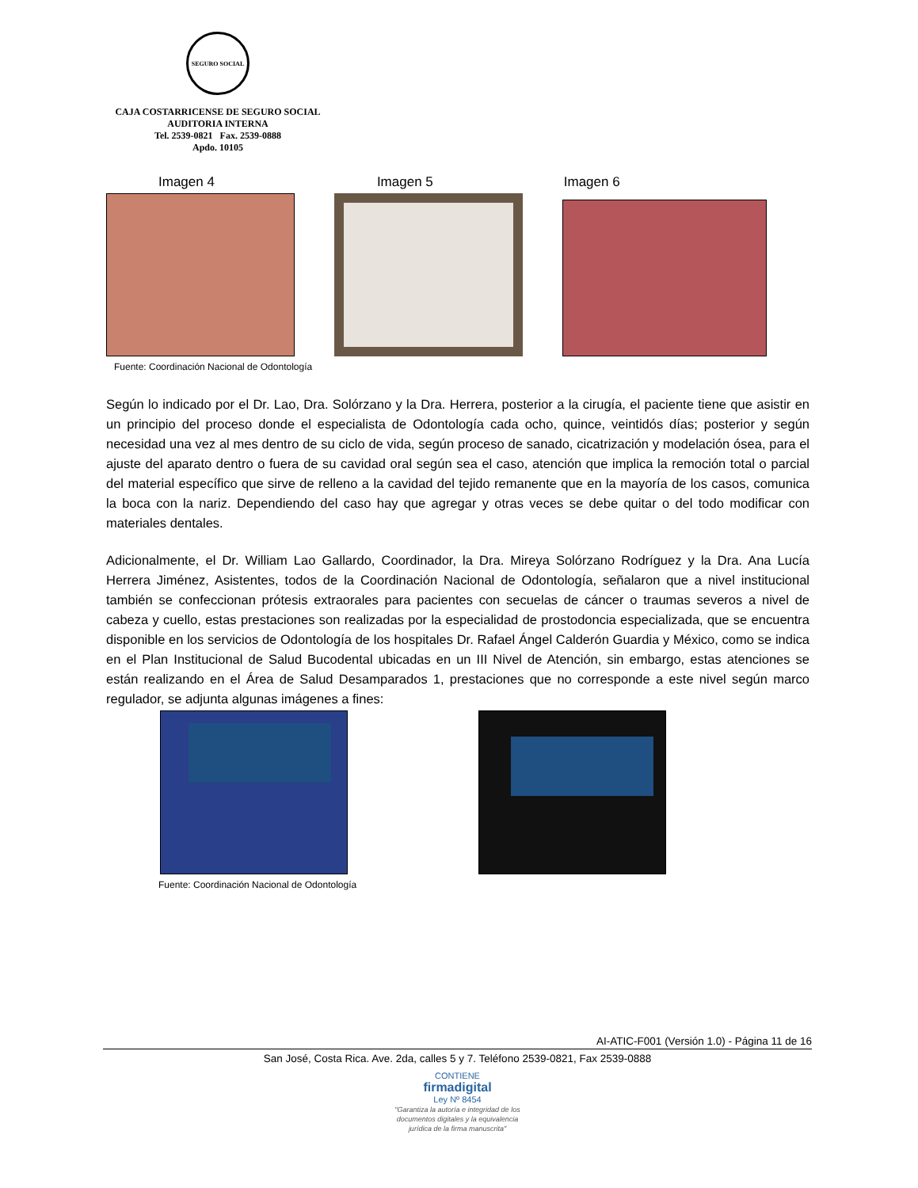SEGURO SOCIAL
CAJA COSTARRICENSE DE SEGURO SOCIAL
AUDITORIA INTERNA
Tel. 2539-0821 Fax. 2539-0888
Apdo. 10105
Imagen 4 Imagen 5 Imagen 6
Fuente: Coordinación Nacional de Odontología
Según lo indicado por el Dr. Lao, Dra. Solórzano y la Dra. Herrera, posterior a la cirugía, el paciente tiene que asistir en un principio del proceso donde el especialista de Odontología cada ocho, quince, veintidós días; posterior y según necesidad una vez al mes dentro de su ciclo de vida, según proceso de sanado, cicatrización y modelación ósea, para el ajuste del aparato dentro o fuera de su cavidad oral según sea el caso, atención que implica la remoción total o parcial del material específico que sirve de relleno a la cavidad del tejido remanente que en la mayoría de los casos, comunica la boca con la nariz. Dependiendo del caso hay que agregar y otras veces se debe quitar o del todo modificar con materiales dentales.
Adicionalmente, el Dr. William Lao Gallardo, Coordinador, la Dra. Mireya Solórzano Rodríguez y la Dra. Ana Lucía Herrera Jiménez, Asistentes, todos de la Coordinación Nacional de Odontología, señalaron que a nivel institucional también se confeccionan prótesis extraorales para pacientes con secuelas de cáncer o traumas severos a nivel de cabeza y cuello, estas prestaciones son realizadas por la especialidad de prostodoncia especializada, que se encuentra disponible en los servicios de Odontología de los hospitales Dr. Rafael Ángel Calderón Guardia y México, como se indica en el Plan Institucional de Salud Bucodental ubicadas en un III Nivel de Atención, sin embargo, estas atenciones se están realizando en el Área de Salud Desamparados 1, prestaciones que no corresponde a este nivel según marco regulador, se adjunta algunas imágenes a fines:
Fuente: Coordinación Nacional de Odontología
AI-ATIC-F001 (Versión 1.0) - Página 11 de 16
San José, Costa Rica. Ave. 2da, calles 5 y 7. Teléfono 2539-0821, Fax 2539-0888
CONTIENE
firmadigital
Ley Nº 8454
"Garantiza la autoría e integridad de los
documentos digitales y la equivalencia
jurídica de la firma manuscrita"